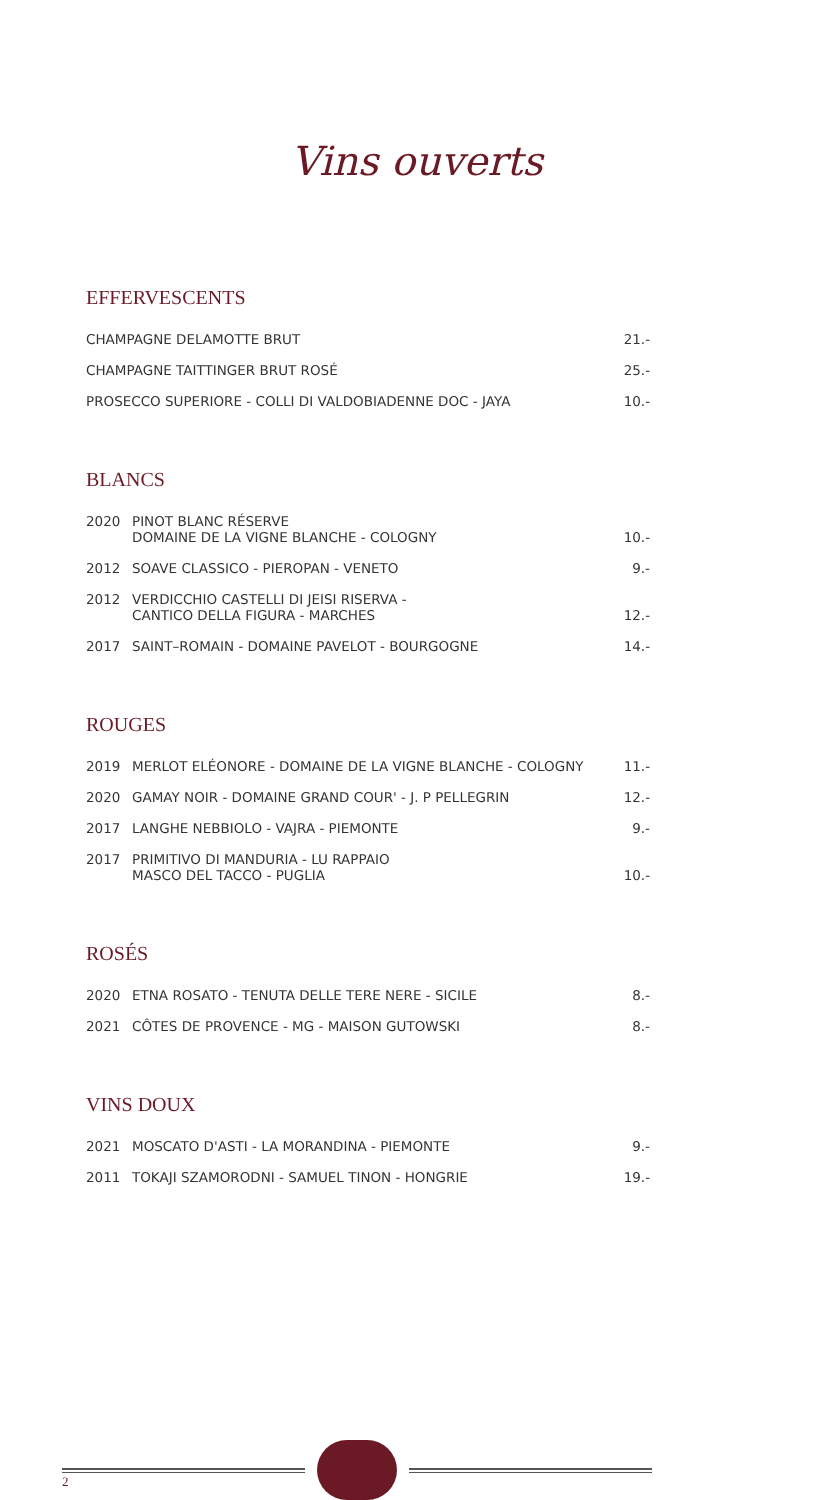Vins ouverts
EFFERVESCENTS
| CHAMPAGNE DELAMOTTE BRUT | 21.- |
| CHAMPAGNE TAITTINGER BRUT ROSÉ | 25.- |
| PROSECCO SUPERIORE - COLLI DI VALDOBIADENNE DOC - JAYA | 10.- |
BLANCS
| 2020 | PINOT BLANC RÉSERVE DOMAINE DE LA VIGNE BLANCHE - COLOGNY | 10.- |
| 2012 | SOAVE CLASSICO - PIEROPAN - VENETO | 9.- |
| 2012 | VERDICCHIO CASTELLI DI JEISI RISERVA - CANTICO DELLA FIGURA - MARCHES | 12.- |
| 2017 | SAINT–ROMAIN - DOMAINE PAVELOT - BOURGOGNE | 14.- |
ROUGES
| 2019 | MERLOT ELÉONORE - DOMAINE DE LA VIGNE BLANCHE - COLOGNY | 11.- |
| 2020 | GAMAY NOIR - DOMAINE GRAND COUR' - J. P PELLEGRIN | 12.- |
| 2017 | LANGHE NEBBIOLO - VAJRA - PIEMONTE | 9.- |
| 2017 | PRIMITIVO DI MANDURIA - LU RAPPAIO MASCO DEL TACCO - PUGLIA | 10.- |
ROSÉS
| 2020 | ETNA ROSATO - TENUTA DELLE TERE NERE - SICILE | 8.- |
| 2021 | CÔTES DE PROVENCE - MG - MAISON GUTOWSKI | 8.- |
VINS DOUX
| 2021 | MOSCATO D'ASTI - LA MORANDINA - PIEMONTE | 9.- |
| 2011 | TOKAJI SZAMORODNI - SAMUEL TINON - HONGRIE | 19.- |
2